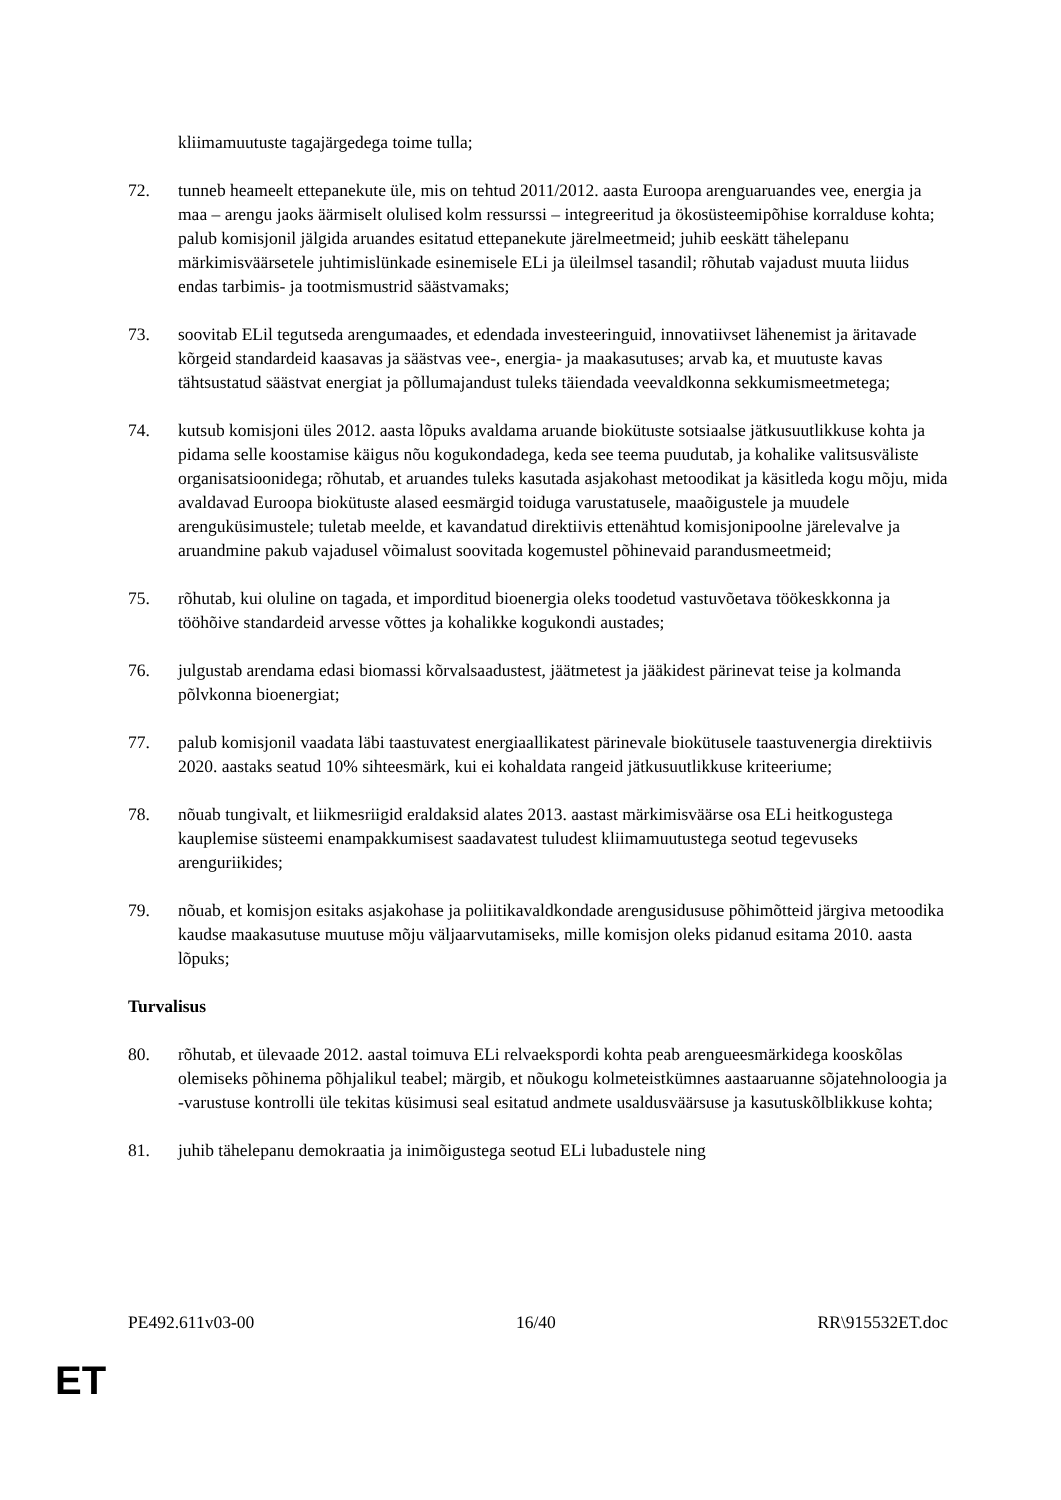kliimamuutuste tagajärgedega toime tulla;
72. tunneb heameelt ettepanekute üle, mis on tehtud 2011/2012. aasta Euroopa arenguaruandes vee, energia ja maa – arengu jaoks äärmiselt olulised kolm ressurssi – integreeritud ja ökosüsteemipõhise korralduse kohta; palub komisjonil jälgida aruandes esitatud ettepanekute järelmeetmeid; juhib eeskätt tähelepanu märkimisväärsetele juhtimislünkade esinemisele ELi ja üleilmsel tasandil; rõhutab vajadust muuta liidus endas tarbimis- ja tootmismustrid säästvamaks;
73. soovitab ELil tegutseda arengumaades, et edendada investeeringuid, innovatiivset lähenemist ja äritavade kõrgeid standardeid kaasavas ja säästvas vee-, energia- ja maakasutuses; arvab ka, et muutuste kavas tähtsustatud säästvat energiat ja põllumajandust tuleks täiendada veevaldkonna sekkumismeetmetega;
74. kutsub komisjoni üles 2012. aasta lõpuks avaldama aruande biokütuste sotsiaalse jätkusuutlikkuse kohta ja pidama selle koostamise käigus nõu kogukondadega, keda see teema puudutab, ja kohalike valitsusväliste organisatsioonidega; rõhutab, et aruandes tuleks kasutada asjakohast metoodikat ja käsitleda kogu mõju, mida avaldavad Euroopa biokütuste alased eesmärgid toiduga varustatusele, maaõigustele ja muudele arenguküsimustele; tuletab meelde, et kavandatud direktiivis ettenähtud komisjonipoolne järelevalve ja aruandmine pakub vajadusel võimalust soovitada kogemustel põhinevaid parandusmeetmeid;
75. rõhutab, kui oluline on tagada, et imporditud bioenergia oleks toodetud vastuvõetava töökeskkonna ja tööhõive standardeid arvesse võttes ja kohalikke kogukondi austades;
76. julgustab arendama edasi biomassi kõrvalsaadustest, jäätmetest ja jääkidest pärinevat teise ja kolmanda põlvkonna bioenergiat;
77. palub komisjonil vaadata läbi taastuvatest energiaallikatest pärinevale biokütusele taastuvenergia direktiivis 2020. aastaks seatud 10% sihteesmärk, kui ei kohaldata rangeid jätkusuutlikkuse kriteeriume;
78. nõuab tungivalt, et liikmesriigid eraldaksid alates 2013. aastast märkimisväärse osa ELi heitkogustega kauplemise süsteemi enampakkumisest saadavatest tuludest kliimamuutustega seotud tegevuseks arenguriikides;
79. nõuab, et komisjon esitaks asjakohase ja poliitikavaldkondade arengusidususe põhimõtteid järgiva metoodika kaudse maakasutuse muutuse mõju väljaarvutamiseks, mille komisjon oleks pidanud esitama 2010. aasta lõpuks;
Turvalisus
80. rõhutab, et ülevaade 2012. aastal toimuva ELi relvaekspordi kohta peab arengueesmärkidega kooskõlas olemiseks põhinema põhjalikul teabel; märgib, et nõukogu kolmeteistkümnes aastaaruanne sõjatehnoloogia ja -varustuse kontrolli üle tekitas küsimusi seal esitatud andmete usaldusväärsuse ja kasutuskõlblikkuse kohta;
81. juhib tähelepanu demokraatia ja inimõigustega seotud ELi lubadustele ning
PE492.611v03-00 16/40 RR\915532ET.doc
ET